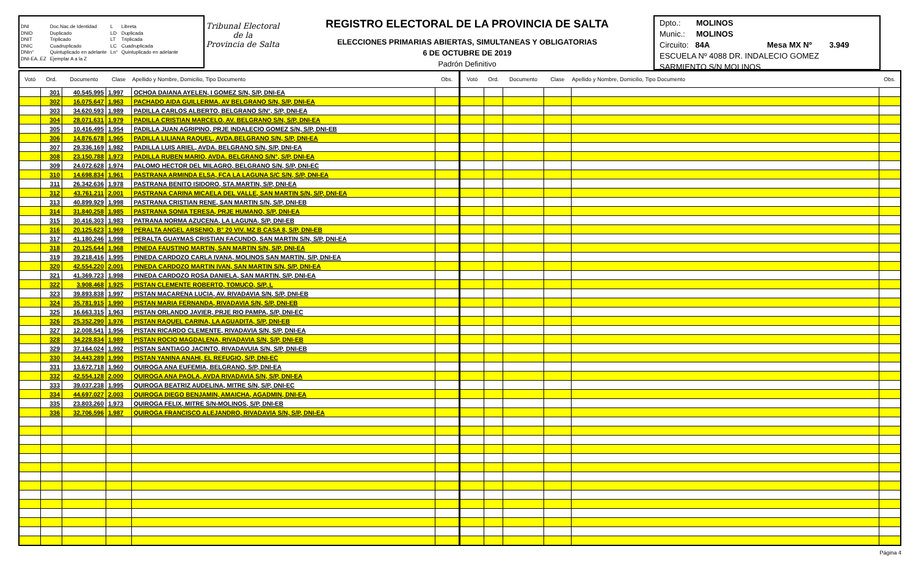| DNI | Doc.Nac.de Identidad | L | Libreta |
| DNID | Duplicado | LD | Duplicada |
| DNIT | Triplicado | LT | Triplicada |
| DNIC | Cuadruplicado | LC | Cuadruplicada |
| DNIn° | Quintuplicado en adelante | Ln° | Quintuplicado en adelante |
| DNI-EA..EZ | Ejemplar A a la Z | | |
Tribunal Electoral
de la
Provincia de Salta
REGISTRO ELECTORAL DE LA PROVINCIA DE SALTA
ELECCIONES PRIMARIAS ABIERTAS, SIMULTANEAS Y OBLIGATORIAS
6 DE OCTUBRE DE 2019
Padrón Definitivo
Dpto.: MOLINOS
Munic.: MOLINOS
Circuito: 84A Mesa MX Nº 3.949
ESCUELA Nº 4088 DR. INDALECIO GOMEZ
SARMIENTO S/N MOLINOS
| Votó | Ord. | Documento | Clase | Apellido y Nombre, Domicilio, Tipo Documento | Obs. | Votó | Ord. | Documento | Clase | Apellido y Nombre, Domicilio, Tipo Documento | Obs. |
| --- | --- | --- | --- | --- | --- | --- | --- | --- | --- | --- | --- |
| | 301 | 40.545.995 | 1.997 | OCHOA DAIANA AYELEN, I GOMEZ S/N, S/P, DNI-EA | | | | | | | |
| | 302 | 16.075.647 | 1.963 | PACHADO AIDA GUILLERMA, AV BELGRANO S/N, S/P, DNI-EA | | | | | | | |
| | 303 | 34.620.593 | 1.989 | PADILLA CARLOS ALBERTO, BELGRANO S/N°, S/P, DNI-EA | | | | | | | |
| | 304 | 28.071.631 | 1.979 | PADILLA CRISTIAN MARCELO, AV. BELGRANO S/N, S/P, DNI-EA | | | | | | | |
| | 305 | 10.416.495 | 1.954 | PADILLA JUAN AGRIPINO, PRJE INDALECIO GOMEZ S/N, S/P, DNI-EB | | | | | | | |
| | 306 | 14.876.678 | 1.965 | PADILLA LILIANA RAQUEL, AVDA.BELGRANO S/N, S/P, DNI-EA | | | | | | | |
| | 307 | 29.336.169 | 1.982 | PADILLA LUIS ARIEL, AVDA. BELGRANO S/N, S/P, DNI-EA | | | | | | | |
| | 308 | 23.150.788 | 1.973 | PADILLA RUBEN MARIO, AVDA. BELGRANO S/N°, S/P, DNI-EA | | | | | | | |
| | 309 | 24.072.628 | 1.974 | PALOMO HECTOR DEL MILAGRO, BELGRANO S/N, S/P, DNI-EC | | | | | | | |
| | 310 | 14.698.834 | 1.961 | PASTRANA ARMINDA ELSA, FCA LA LAGUNA S/C S/N, S/P, DNI-EA | | | | | | | |
| | 311 | 26.342.636 | 1.978 | PASTRANA BENITO ISIDORO, STA.MARTIN, S/P, DNI-EA | | | | | | | |
| | 312 | 43.761.211 | 2.001 | PASTRANA CARINA MICAELA DEL VALLE, SAN MARTIN S/N, S/P, DNI-EA | | | | | | | |
| | 313 | 40.899.929 | 1.998 | PASTRANA CRISTIAN RENE, SAN MARTIN S/N, S/P, DNI-EB | | | | | | | |
| | 314 | 31.840.258 | 1.985 | PASTRANA SONIA TERESA, PRJE HUMANO, S/P, DNI-EA | | | | | | | |
| | 315 | 30.416.303 | 1.983 | PATRANA NORMA AZUCENA, LA LAGUNA, S/P, DNI-EB | | | | | | | |
| | 316 | 20.125.623 | 1.969 | PERALTA ANGEL ARSENIO, B° 20 VIV. MZ B CASA 8, S/P, DNI-EB | | | | | | | |
| | 317 | 41.180.246 | 1.998 | PERALTA GUAYMAS CRISTIAN FACUNDO, SAN MARTIN S/N, S/P, DNI-EA | | | | | | | |
| | 318 | 20.125.644 | 1.968 | PINEDA FAUSTINO MARTIN, SAN MARTIN S/N, S/P, DNI-EA | | | | | | | |
| | 319 | 39.218.416 | 1.995 | PINEDA CARDOZO CARLA IVANA, MOLINOS SAN MARTIN, S/P, DNI-EA | | | | | | | |
| | 320 | 42.554.220 | 2.001 | PINEDA CARDOZO MARTIN IVAN, SAN MARTIN S/N, S/P, DNI-EA | | | | | | | |
| | 321 | 41.369.723 | 1.998 | PINEDA CARDOZO ROSA DANIELA, SAN MARTIN, S/P, DNI-EA | | | | | | | |
| | 322 | 3.908.468 | 1.925 | PISTAN CLEMENTE ROBERTO, TOMUCO, S/P, L | | | | | | | |
| | 323 | 39.893.838 | 1.997 | PISTAN MACARENA LUCIA, AV. RIVADAVIA S/N, S/P, DNI-EB | | | | | | | |
| | 324 | 35.781.915 | 1.990 | PISTAN MARIA FERNANDA, RIVADAVIA S/N, S/P, DNI-EB | | | | | | | |
| | 325 | 16.663.315 | 1.963 | PISTAN ORLANDO JAVIER, PRJE RIO PAMPA, S/P, DNI-EC | | | | | | | |
| | 326 | 25.352.290 | 1.976 | PISTAN RAQUEL CARINA, LA AGUADITA, S/P, DNI-EB | | | | | | | |
| | 327 | 12.008.541 | 1.956 | PISTAN RICARDO CLEMENTE, RIVADAVIA S/N, S/P, DNI-EA | | | | | | | |
| | 328 | 34.228.834 | 1.989 | PISTAN ROCIO MAGDALENA, RIVADAVIA S/N, S/P, DNI-EB | | | | | | | |
| | 329 | 37.164.024 | 1.992 | PISTAN SANTIAGO JACINTO, RIVADAVUIA S/N, S/P, DNI-EB | | | | | | | |
| | 330 | 34.443.289 | 1.990 | PISTAN YANINA ANAHI, EL REFUGIO, S/P, DNI-EC | | | | | | | |
| | 331 | 13.672.718 | 1.960 | QUIROGA ANA EUFEMIA, BELGRANO, S/P, DNI-EA | | | | | | | |
| | 332 | 42.554.128 | 2.000 | QUIROGA ANA PAOLA, AVDA RIVADAVIA S/N, S/P, DNI-EA | | | | | | | |
| | 333 | 39.037.238 | 1.995 | QUIROGA BEATRIZ AUDELINA, MITRE S/N, S/P, DNI-EC | | | | | | | |
| | 334 | 44.697.027 | 2.003 | QUIROGA DIEGO BENJAMIN, AMAICHA, AGADMIN, DNI-EA | | | | | | | |
| | 335 | 23.803.260 | 1.973 | QUIROGA FELIX, MITRE S/N-MOLINOS, S/P, DNI-EB | | | | | | | |
| | 336 | 32.706.596 | 1.987 | QUIROGA FRANCISCO ALEJANDRO, RIVADAVIA S/N, S/P, DNI-EA | | | | | | | |
Página 4